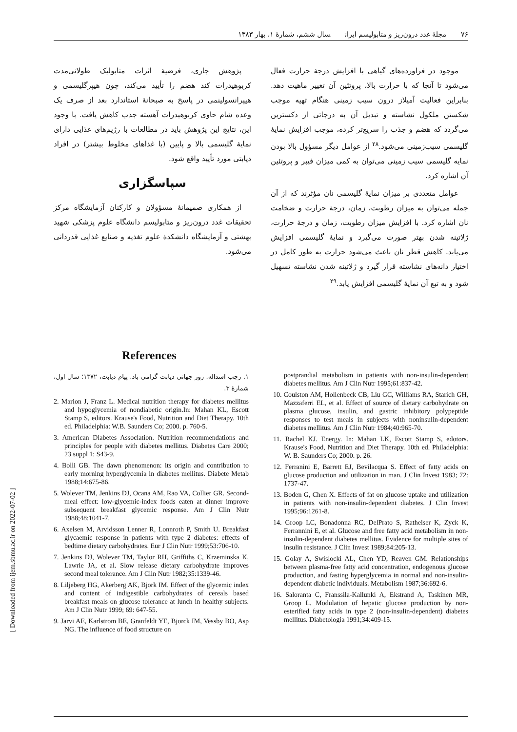۷۶ مجلهٔ غدد درون‌ریز و متابولیسم ایران سال ششم، شمارهٔ ۱، بهار ۱۳۸۳
[ Downloaded from ijem.sbmu.ac.ir on 2022-07-02 ]
موجود در فراورده‌های گیاهی با افزایش درجهٔ حرارت فعال می‌شود تا آنجا که با حرارت بالا، پروتئین آن تغییر ماهیت دهد. بنابراین فعالیت آمیلاز درون سیب زمینی هنگام تهیه موجب شکستن ملکول نشاسته و تبدیل آن به درجاتی از دکسترین می‌گردد که هضم و جذب را سریع‌تر کرده، موجب افزایش نمایهٔ گلیسمی سیب‌زمینی می‌شود.<sup>۲۸</sup> از عوامل دیگر مسؤول بالا بودن نمایه گلیسمی سیب زمینی می‌توان به کمی میزان فیبر و پروتئین آن اشاره کرد.
عوامل متعددی بر میزان نمایهٔ گلیسمی نان مؤثرند که از آن جمله می‌توان به میزان رطوبت، زمان، درجهٔ حرارت و ضخامت نان اشاره کرد. با افزایش میزان رطوبت، زمان و درجهٔ حرارت، ژلاتینه شدن بهتر صورت می‌گیرد و نمایهٔ گلیسمی افزایش می‌یابد. کاهش قطر نان باعث می‌شود حرارت به طور کامل در اختیار دانه‌های نشاسته قرار گیرد و ژلاتینه شدن نشاسته تسهیل شود و به تبع آن نمایهٔ گلیسمی افزایش یابد.<sup>۲۹</sup>
پژوهش جاری، فرضیهٔ اثرات متابولیک طولانی‌مدت کربوهیدرات کند هضم را تأیید می‌کند، چون هیپرگلیسمی و هیپرانسولینمی در پاسخ به صبحانهٔ استاندارد بعد از صرف یک وعده شام حاوی کربوهیدرات آهسته جذب کاهش یافت. با وجود این، نتایج این پژوهش باید در مطالعات با رژیم‌های غذایی دارای نمایهٔ گلیسمی بالا و پایین (با غذاهای مخلوط بیشتر) در افراد دیابتی مورد تأیید واقع شود.
سپاسگزاری
از همکاری صمیمانهٔ مسؤولان و کارکنان آزمایشگاه مرکز تحقیقات غدد درون‌ریز و متابولیسم دانشگاه علوم پزشکی شهید بهشتی و آزمایشگاه دانشکدهٔ علوم تغذیه و صنایع غذایی قدردانی می‌شود.
References
۱. رجب اسداله. روز جهانی دیابت گرامی باد. پیام دیابت، ۱۳۷۲؛ سال اول، شمارهٔ ۳.
2. Marion J, Franz L. Medical nutrition therapy for diabetes mellitus and hypoglycemia of nondiabetic origin.In: Mahan KL, Escott Stamp S, editors. Krause's Food, Nutrition and Diet Therapy. 10th ed. Philadelphia: W.B. Saunders Co; 2000. p. 760-5.
3. American Diabetes Association. Nutrition recommendations and principles for people with diabetes mellitus. Diabetes Care 2000; 23 suppl 1: S43-9.
4. Bolli GB. The dawn phenomenon: its origin and contribution to early morning hyperglycemia in diabetes mellitus. Diabete Metab 1988;14:675-86.
5. Wolever TM, Jenkins DJ, Ocana AM, Rao VA, Collier GR. Second-meal effect: low-glycemic-index foods eaten at dinner improve subsequent breakfast glycemic response. Am J Clin Nutr 1988;48:1041-7.
6. Axelsen M, Arvidsson Lenner R, Lonnroth P, Smith U. Breakfast glycaemic response in patients with type 2 diabetes: effects of bedtime dietary carbohydrates. Eur J Clin Nutr 1999;53:706-10.
7. Jenkins DJ, Wolever TM, Taylor RH, Griffiths C, Krzeminska K, Lawrie JA, et al. Slow release dietary carbohydrate improves second meal tolerance. Am J Clin Nutr 1982;35:1339-46.
8. Liljeberg HG, Akerberg AK, Bjork IM. Effect of the glycemic index and content of indigestible carbohydrates of cereals based breakfast meals on glucose tolerance at lunch in healthy subjects. Am J Clin Nutr 1999; 69: 647-55.
9. Jarvi AE, Karlstrom BE, Granfeldt YE, Bjorck IM, Vessby BO, Asp NG. The influence of food structure on
postprandial metabolism in patients with non-insulin-dependent diabetes mellitus. Am J Clin Nutr 1995;61:837-42.
10. Coulston AM, Hollenbeck CB, Liu GC, Williams RA, Starich GH, Mazzaferri EL, et al. Effect of source of dietary carbohydrate on plasma glucose, insulin, and gastric inhibitory polypeptide responses to test meals in subjects with noninsulin-dependent diabetes mellitus. Am J Clin Nutr 1984;40:965-70.
11. Rachel KJ. Energy. In: Mahan LK, Escott Stamp S, edotors. Krause's Food, Nutrition and Diet Therapy. 10th ed. Philadelphia: W. B. Saunders Co; 2000. p. 26.
12. Ferranini E, Barrett EJ, Bevilacqua S. Effect of fatty acids on glucose production and utilization in man. J Clin Invest 1983; 72: 1737-47.
13. Boden G, Chen X. Effects of fat on glucose uptake and utilization in patients with non-insulin-dependent diabetes. J Clin Invest 1995;96:1261-8.
14. Groop LC, Bonadonna RC, DelPrato S, Ratheiser K, Zyck K, Ferrannini E, et al. Glucose and free fatty acid metabolism in non-insulin-dependent diabetes mellitus. Evidence for multiple sites of insulin resistance. J Clin Invest 1989;84:205-13.
15. Golay A, Swislocki AL, Chen YD, Reaven GM. Relationships between plasma-free fatty acid concentration, endogenous glucose production, and fasting hyperglycemia in normal and non-insulin-dependent diabetic individuals. Metabolism 1987;36:692-6.
16. Saloranta C, Franssila-Kallunki A, Ekstrand A, Taskinen MR, Groop L. Modulation of hepatic glucose production by non-esterified fatty acids in type 2 (non-insulin-dependent) diabetes mellitus. Diabetologia 1991;34:409-15.